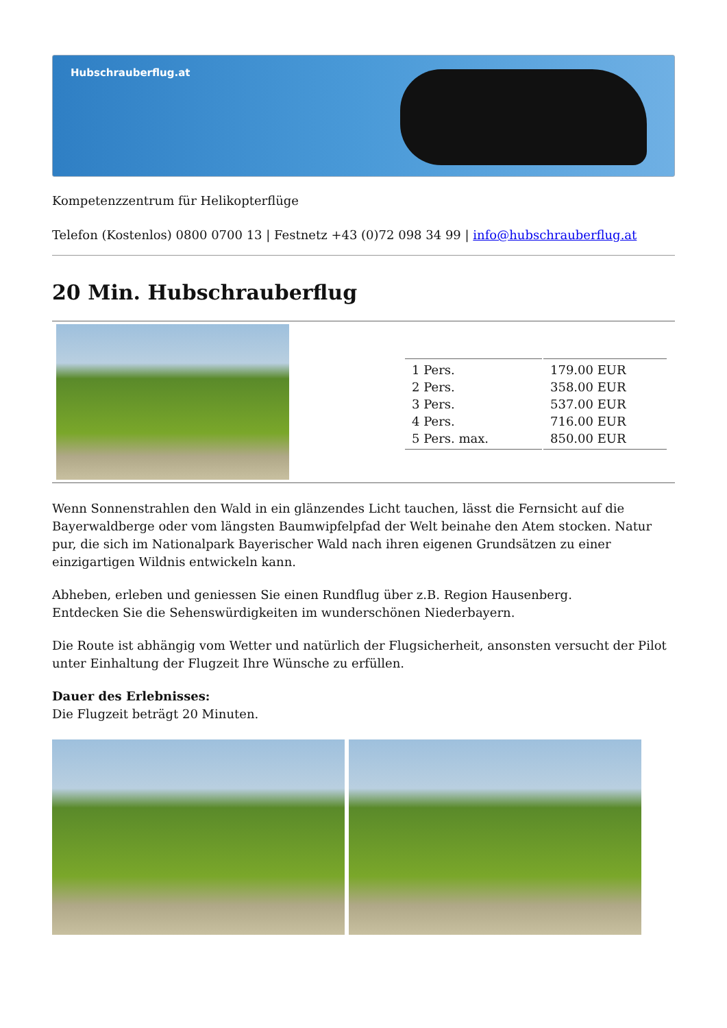Hubschrauberflug.at
Kompetenzzentrum für Helikopterflüge
Telefon (Kostenlos) 0800 0700 13 | Festnetz +43 (0)72 098 34 99 | info@hubschrauberflug.at
20 Min. Hubschrauberflug
| 1 Pers. | 179.00 EUR |
| 2 Pers. | 358.00 EUR |
| 3 Pers. | 537.00 EUR |
| 4 Pers. | 716.00 EUR |
| 5 Pers. max. | 850.00 EUR |
Wenn Sonnenstrahlen den Wald in ein glänzendes Licht tauchen, lässt die Fernsicht auf die Bayerwaldberge oder vom längsten Baumwipfelpfad der Welt beinahe den Atem stocken. Natur pur, die sich im Nationalpark Bayerischer Wald nach ihren eigenen Grundsätzen zu einer einzigartigen Wildnis entwickeln kann.
Abheben, erleben und geniessen Sie einen Rundflug über z.B. Region Hausenberg.
Entdecken Sie die Sehenswürdigkeiten im wunderschönen Niederbayern.
Die Route ist abhängig vom Wetter und natürlich der Flugsicherheit, ansonsten versucht der Pilot unter Einhaltung der Flugzeit Ihre Wünsche zu erfüllen.
Dauer des Erlebnisses:
Die Flugzeit beträgt 20 Minuten.